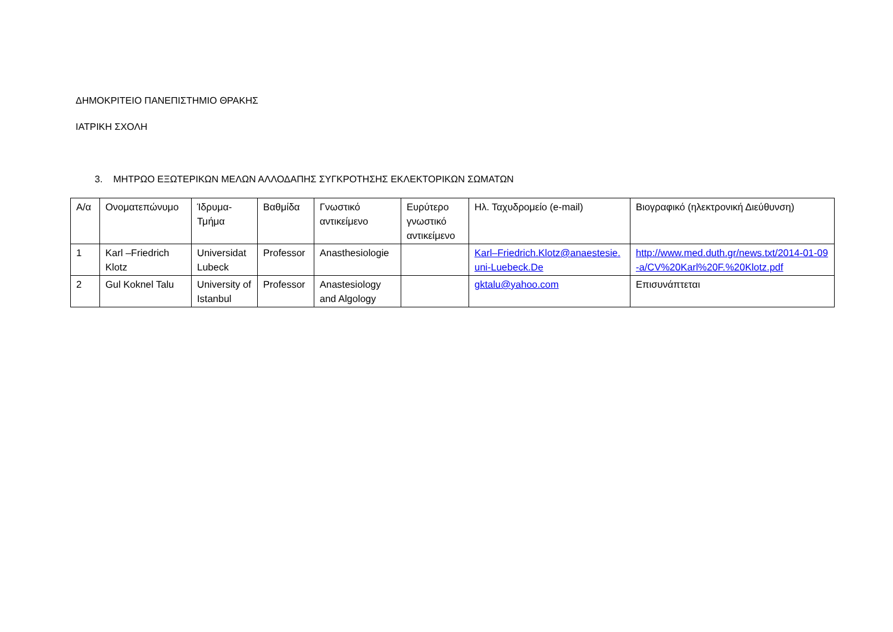ΔΗΜΟΚΡΙΤΕΙΟ ΠΑΝΕΠΙΣΤΗΜΙΟ ΘΡΑΚΗΣ
ΙΑΤΡΙΚΗ ΣΧΟΛΗ
3. ΜΗΤΡΩΟ ΕΞΩΤΕΡΙΚΩΝ ΜΕΛΩΝ ΑΛΛΟΔΑΠΗΣ ΣΥΓΚΡΟΤΗΣΗΣ ΕΚΛΕΚΤΟΡΙΚΩΝ ΣΩΜΑΤΩΝ
| Α/α | Ονοματεπώνυμο | Ίδρυμα-Τμήμα | Βαθμίδα | Γνωστικό αντικείμενο | Ευρύτερο γνωστικό αντικείμενο | Ηλ. Ταχυδρομείο (e-mail) | Βιογραφικό (ηλεκτρονική Διεύθυνση) |
| 1 | Karl –Friedrich Klotz | Universidat Lubeck | Professor | Anasthesiologie | | Karl–Friedrich.Klotz@anaestesie.uni-Luebeck.De | http://www.med.duth.gr/news.txt/2014-01-09-a/CV%20Karl%20F.%20Klotz.pdf |
| 2 | Gul Koknel Talu | University of Istanbul | Professor | Anastesiology and Algology | | gktalu@yahoo.com | Επισυνάπτεται |